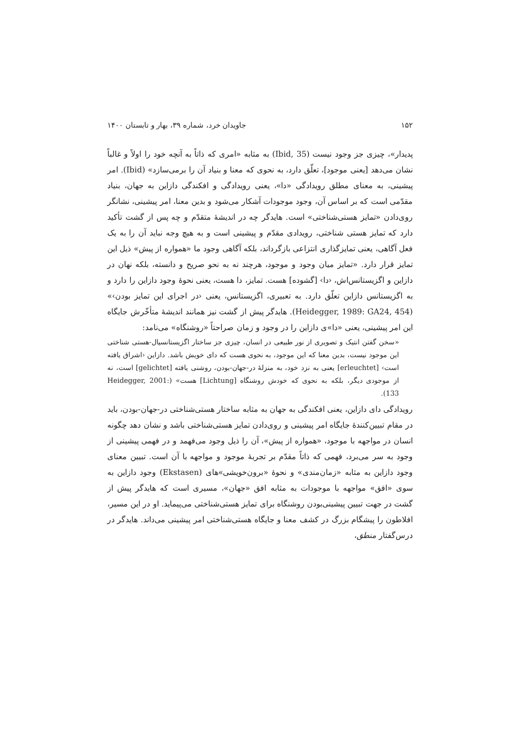۱۵۲ جاویدان خرد، شماره ۳۹، بهار و تابستان ۱۴۰۰
پدیدار»، چیزی جز وجود نیست (Ibid, 35) به مثابه «امری که ذاتاً به آنچه خود را اولاً و غالباً نشان می‌دهد [یعنی موجود]، تعلّق دارد، به نحوی که معنا و بنیاد آن را برمی‌سازد» (Ibid). امر پیشینی، به معنای مطلق رویدادگی «دا»، یعنی رویدادگی و افکندگی دازاین به جهان، بنیاد مقدّمی است که بر اساس آن، وجود موجودات آشکار می‌شود و بدین معنا، امر پیشینی، نشانگر روی‌دادن «تمایز هستی‌شناختی» است. هایدگر چه در اندیشهٔ متقدّم و چه پس از گشت تأکید دارد که تمایز هستی شناختی، رویدادی مقدّم و پیشینی است و به هیچ وجه نباید آن را به یک فعل آگاهی، یعنی تمایزگذاری انتزاعی بازگرداند، بلکه آگاهی وجود ما «همواره از پیش» ذیل این تمایز قرار دارد. «تمایز میان وجود و موجود، هرچند نه به نحو صریح و دانسته، بلکه نهان در دازاین و اگزیستانس‌اش، ‹دا› [گشوده] هست. تمایز، دا هست، یعنی نحوهٔ وجود دازاین را دارد و به اگزیستانس دازاین تعلّق دارد. به تعبیری، اگزیستانس، یعنی ‹در اجرای این تمایز بودن›» (Heidegger, 1989: GA24, 454). هایدگر پیش از گشت نیز همانند اندیشهٔ متأخّرش جایگاه این امر پیشینی، یعنی «دا»ی دازاین را در وجود و زمان صراحتاً «روشنگاه» می‌نامد:
«سخن گفتن انتیک و تصویری از نور طبیعی در انسان، چیزی جز ساختار اگزیستانسیال-هستی شناختی این موجود نیست، بدین معنا که این موجود، به نحوی هست که دای خویش باشد. دازاین ‹اشراق یافته است› [erleuchtet] یعنی به نزد خود، به منزلهٔ در-جهان-بودن، روشنی یافته [gelichtet] است، نه از موجودی دیگر، بلکه به نحوی که خودش روشنگاه [Lichtung] هست» (Heidegger, 2001: 133).
رویدادگی دای دازاین، یعنی افکندگی به جهان به مثابه ساختار هستی‌شناختی در-جهان-بودن، باید در مقام تبیین‌کنندهٔ جایگاه امر پیشینی و روی‌دادن تمایز هستی‌شناختی باشد و نشان دهد چگونه انسان در مواجهه با موجود، «همواره از پیش»، آن را ذیل وجود می‌فهمد و در فهمی پیشینی از وجود به سر می‌برد، فهمی که ذاتاً مقدّم بر تجربهٔ موجود و مواجهه با آن است. تبیین معنای وجود دازاین به مثابه «زمان‌مندی» و نحوهٔ «برون‌خویشی»های (Ekstasen) وجود دازاین به سوی «افق» مواجهه با موجودات به مثابه افق «جهان»، مسیری است که هایدگر پیش از گشت در جهت تبیین پیشینی‌بودن روشنگاه برای تمایز هستی‌شناختی می‌پیماید. او در این مسیر، افلاطون را پیشگام بزرگ در کشف معنا و جایگاه هستی‌شناختی امر پیشینی می‌داند. هایدگر در درس‌گفتار منطق،